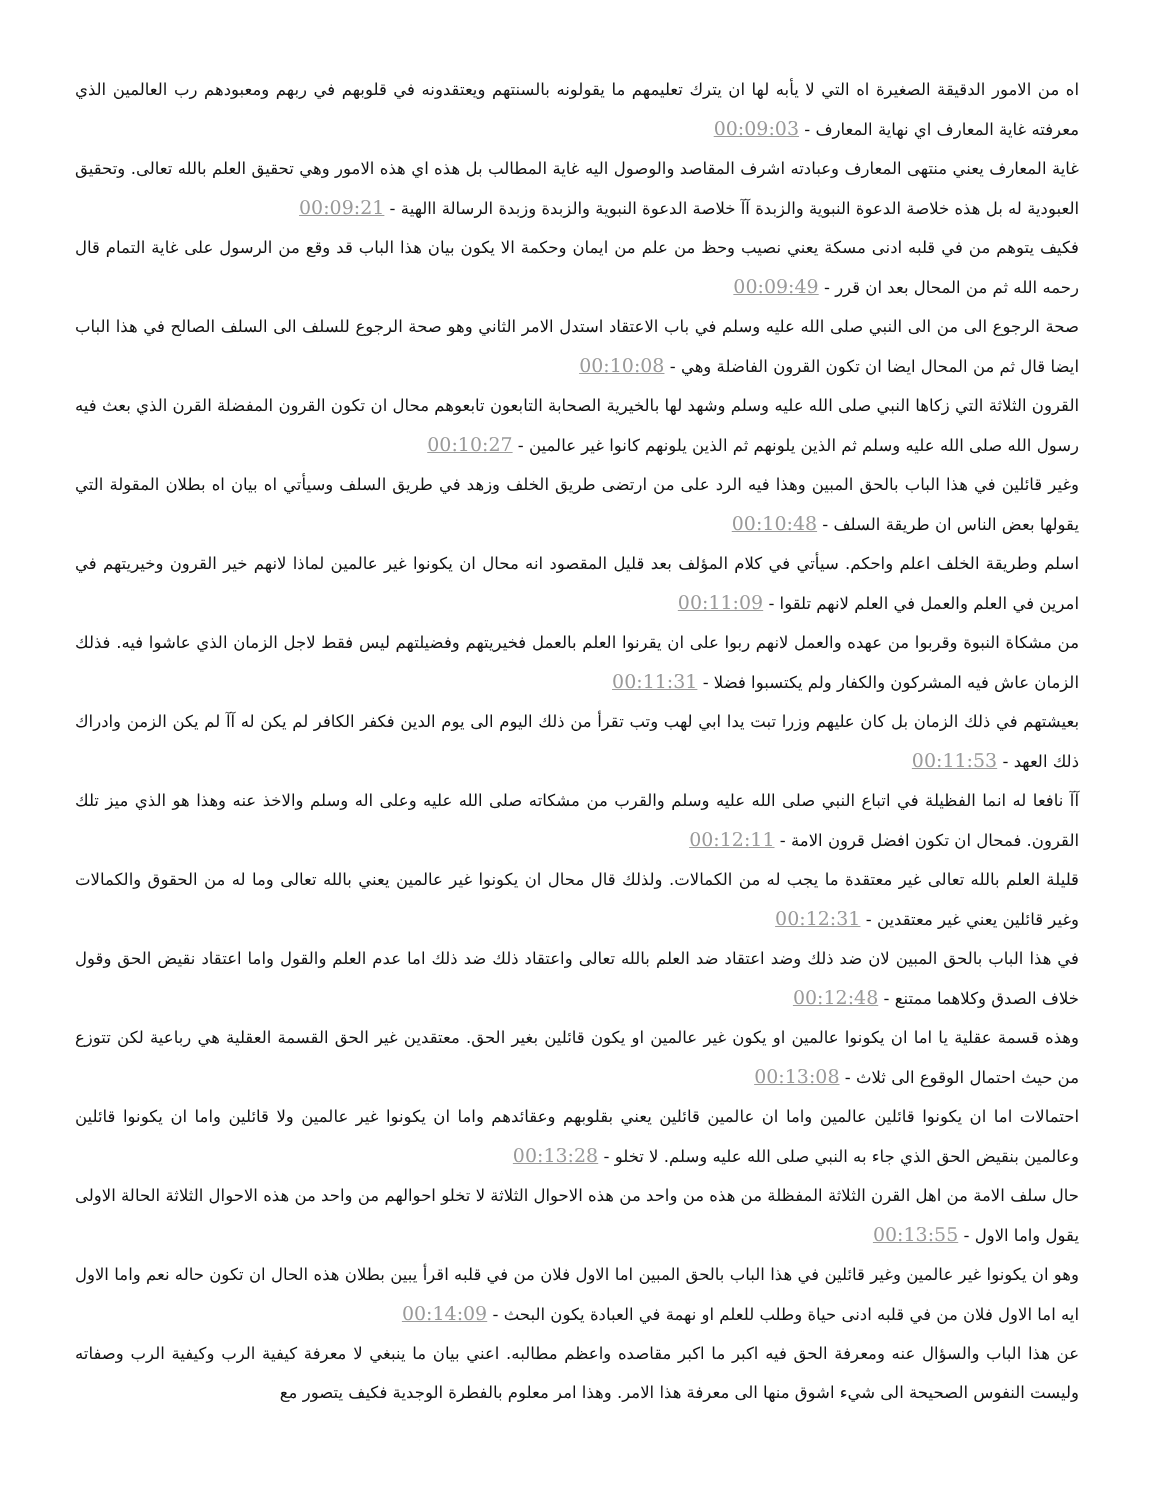اه من الامور الدقيقة الصغيرة اه التي لا يأبه لها ان يترك تعليمهم ما يقولونه بالسنتهم ويعتقدونه في قلوبهم في ربهم ومعبودهم رب العالمين الذي معرفته غاية المعارف اي نهاية المعارف - 00:09:03
غاية المعارف يعني منتهى المعارف وعبادته اشرف المقاصد والوصول اليه غاية المطالب بل هذه اي هذه الامور وهي تحقيق العلم بالله تعالى. وتحقيق العبودية له بل هذه خلاصة الدعوة النبوية والزبدة آآ خلاصة الدعوة النبوية والزبدة وزبدة الرسالة االهية - 00:09:21
فكيف يتوهم من في قلبه ادنى مسكة يعني نصيب وحظ من علم من ايمان وحكمة الا يكون بيان هذا الباب قد وقع من الرسول على غاية التمام قال رحمه الله ثم من المحال بعد ان قرر - 00:09:49
صحة الرجوع الى من الى النبي صلى الله عليه وسلم في باب الاعتقاد استدل الامر الثاني وهو صحة الرجوع للسلف الى السلف الصالح في هذا الباب ايضا قال ثم من المحال ايضا ان تكون القرون الفاضلة وهي - 00:10:08
القرون الثلاثة التي زكاها النبي صلى الله عليه وسلم وشهد لها بالخيرية الصحابة التابعون تابعوهم محال ان تكون القرون المفضلة القرن الذي بعث فيه رسول الله صلى الله عليه وسلم ثم الذين يلونهم ثم الذين يلونهم كانوا غير عالمين - 00:10:27
وغير قائلين في هذا الباب بالحق المبين وهذا فيه الرد على من ارتضى طريق الخلف وزهد في طريق السلف وسيأتي اه بيان اه بطلان المقولة التي يقولها بعض الناس ان طريقة السلف - 00:10:48
اسلم وطريقة الخلف اعلم واحكم. سيأتي في كلام المؤلف بعد قليل المقصود انه محال ان يكونوا غير عالمين لماذا لانهم خير القرون وخيريتهم في امرين في العلم والعمل في العلم لانهم تلقوا - 00:11:09
من مشكاة النبوة وقربوا من عهده والعمل لانهم ربوا على ان يقرنوا العلم بالعمل فخيريتهم وفضيلتهم ليس فقط لاجل الزمان الذي عاشوا فيه. فذلك الزمان عاش فيه المشركون والكفار ولم يكتسبوا فضلا - 00:11:31
بعيشتهم في ذلك الزمان بل كان عليهم وزرا تبت يدا ابي لهب وتب تقرأ من ذلك اليوم الى يوم الدين فكفر الكافر لم يكن له آآ لم يكن الزمن وادراك ذلك العهد - 00:11:53
آآ نافعا له انما الفظيلة في اتباع النبي صلى الله عليه وسلم والقرب من مشكاته صلى الله عليه وعلى اله وسلم والاخذ عنه وهذا هو الذي ميز تلك القرون. فمحال ان تكون افضل قرون الامة - 00:12:11
قليلة العلم بالله تعالى غير معتقدة ما يجب له من الكمالات. ولذلك قال محال ان يكونوا غير عالمين يعني بالله تعالى وما له من الحقوق والكمالات وغير قائلين يعني غير معتقدين - 00:12:31
في هذا الباب بالحق المبين لان ضد ذلك وضد اعتقاد ضد العلم بالله تعالى واعتقاد ذلك ضد ذلك اما عدم العلم والقول واما اعتقاد نقيض الحق وقول خلاف الصدق وكلاهما ممتنع - 00:12:48
وهذه قسمة عقلية يا اما ان يكونوا عالمين او يكون غير عالمين او يكون قائلين بغير الحق. معتقدين غير الحق القسمة العقلية هي رباعية لكن تتوزع من حيث احتمال الوقوع الى ثلاث - 00:13:08
احتمالات اما ان يكونوا قائلين عالمين واما ان عالمين قائلين يعني بقلوبهم وعقائدهم واما ان يكونوا غير عالمين ولا قائلين واما ان يكونوا قائلين وعالمين بنقيض الحق الذي جاء به النبي صلى الله عليه وسلم. لا تخلو - 00:13:28
حال سلف الامة من اهل القرن الثلاثة المفظلة من هذه من واحد من هذه الاحوال الثلاثة لا تخلو احوالهم من واحد من هذه الاحوال الثلاثة الحالة الاولى يقول واما الاول - 00:13:55
وهو ان يكونوا غير عالمين وغير قائلين في هذا الباب بالحق المبين اما الاول فلان من في قلبه اقرأ يبين بطلان هذه الحال ان تكون حاله نعم واما الاول ايه اما الاول فلان من في قلبه ادنى حياة وطلب للعلم او نهمة في العبادة يكون البحث - 00:14:09
عن هذا الباب والسؤال عنه ومعرفة الحق فيه اكبر ما اكبر مقاصده واعظم مطالبه. اعني بيان ما ينبغي لا معرفة كيفية الرب وكيفية الرب وصفاته وليست النفوس الصحيحة الى شيء اشوق منها الى معرفة هذا الامر. وهذا امر معلوم بالفطرة الوجدية فكيف يتصور مع